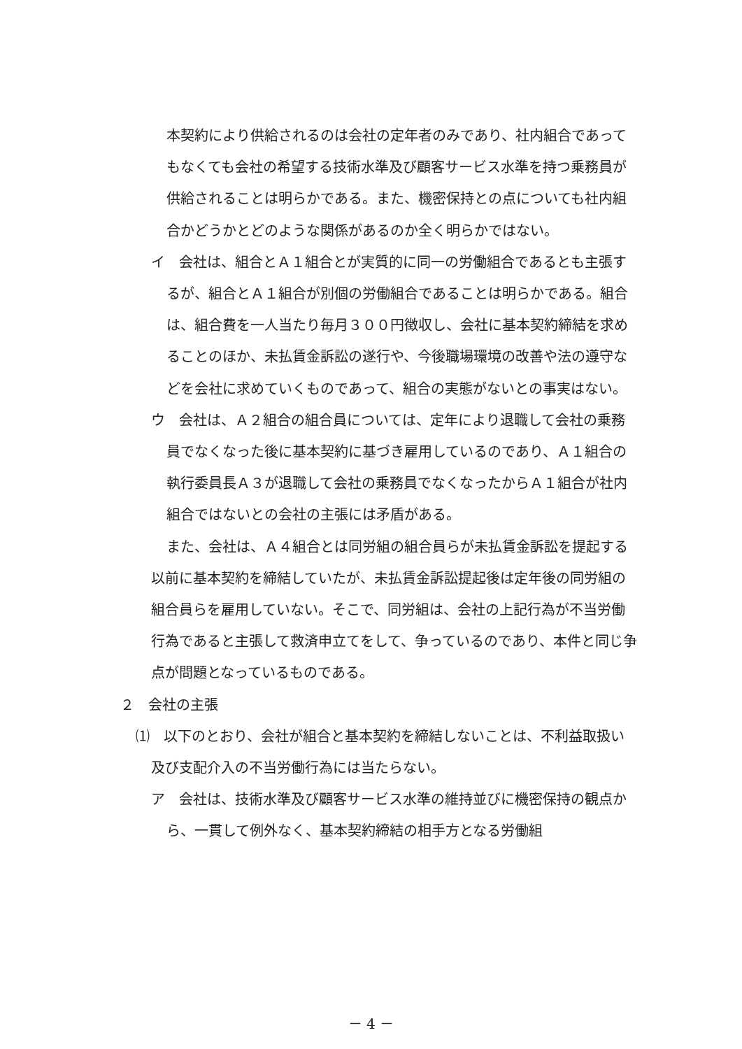本契約により供給されるのは会社の定年者のみであり、社内組合であってもなくても会社の希望する技術水準及び顧客サービス水準を持つ乗務員が供給されることは明らかである。また、機密保持との点についても社内組合かどうかとどのような関係があるのか全く明らかではない。
イ　会社は、組合とＡ１組合とが実質的に同一の労働組合であるとも主張するが、組合とＡ１組合が別個の労働組合であることは明らかである。組合は、組合費を一人当たり毎月３００円徴収し、会社に基本契約締結を求めることのほか、未払賃金訴訟の遂行や、今後職場環境の改善や法の遵守などを会社に求めていくものであって、組合の実態がないとの事実はない。
ウ　会社は、Ａ２組合の組合員については、定年により退職して会社の乗務員でなくなった後に基本契約に基づき雇用しているのであり、Ａ１組合の執行委員長Ａ３が退職して会社の乗務員でなくなったからＡ１組合が社内組合ではないとの会社の主張には矛盾がある。
また、会社は、Ａ４組合とは同労組の組合員らが未払賃金訴訟を提起する以前に基本契約を締結していたが、未払賃金訴訟提起後は定年後の同労組の組合員らを雇用していない。そこで、同労組は、会社の上記行為が不当労働行為であると主張して救済申立てをして、争っているのであり、本件と同じ争点が問題となっているものである。
２　会社の主張
⑴　以下のとおり、会社が組合と基本契約を締結しないことは、不利益取扱い及び支配介入の不当労働行為には当たらない。
ア　会社は、技術水準及び顧客サービス水準の維持並びに機密保持の観点から、一貫して例外なく、基本契約締結の相手方となる労働組
－ 4 －